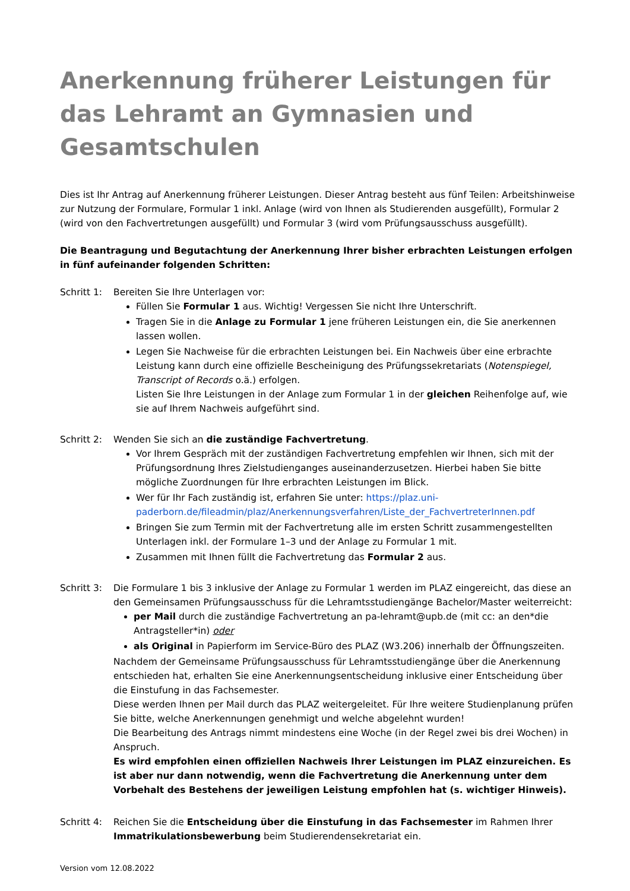Anerkennung früherer Leistungen für das Lehramt an Gymnasien und Gesamtschulen
Dies ist Ihr Antrag auf Anerkennung früherer Leistungen. Dieser Antrag besteht aus fünf Teilen: Arbeitshinweise zur Nutzung der Formulare, Formular 1 inkl. Anlage (wird von Ihnen als Studierenden ausgefüllt), Formular 2 (wird von den Fachvertretungen ausgefüllt) und Formular 3 (wird vom Prüfungsausschuss ausgefüllt).
Die Beantragung und Begutachtung der Anerkennung Ihrer bisher erbrachten Leistungen erfolgen in fünf aufeinander folgenden Schritten:
Schritt 1:
Bereiten Sie Ihre Unterlagen vor:
Füllen Sie Formular 1 aus. Wichtig! Vergessen Sie nicht Ihre Unterschrift.
Tragen Sie in die Anlage zu Formular 1 jene früheren Leistungen ein, die Sie anerkennen lassen wollen.
Legen Sie Nachweise für die erbrachten Leistungen bei. Ein Nachweis über eine erbrachte Leistung kann durch eine offizielle Bescheinigung des Prüfungssekretariats (Notenspiegel, Transcript of Records o.ä.) erfolgen.
Listen Sie Ihre Leistungen in der Anlage zum Formular 1 in der gleichen Reihenfolge auf, wie sie auf Ihrem Nachweis aufgeführt sind.
Schritt 2:
Wenden Sie sich an die zuständige Fachvertretung.
Vor Ihrem Gespräch mit der zuständigen Fachvertretung empfehlen wir Ihnen, sich mit der Prüfungsordnung Ihres Zielstudienganges auseinanderzusetzen. Hierbei haben Sie bitte mögliche Zuordnungen für Ihre erbrachten Leistungen im Blick.
Wer für Ihr Fach zuständig ist, erfahren Sie unter: https://plaz.uni-paderborn.de/fileadmin/plaz/Anerkennungsverfahren/Liste_der_FachvertreterInnen.pdf
Bringen Sie zum Termin mit der Fachvertretung alle im ersten Schritt zusammengestellten Unterlagen inkl. der Formulare 1–3 und der Anlage zu Formular 1 mit.
Zusammen mit Ihnen füllt die Fachvertretung das Formular 2 aus.
Schritt 3:
Die Formulare 1 bis 3 inklusive der Anlage zu Formular 1 werden im PLAZ eingereicht, das diese an den Gemeinsamen Prüfungsausschuss für die Lehramtsstudiengänge Bachelor/Master weiterreicht:
per Mail durch die zuständige Fachvertretung an pa-lehramt@upb.de (mit cc: an den*die Antragsteller*in) oder
als Original in Papierform im Service-Büro des PLAZ (W3.206) innerhalb der Öffnungszeiten.
Nachdem der Gemeinsame Prüfungsausschuss für Lehramtsstudiengänge über die Anerkennung entschieden hat, erhalten Sie eine Anerkennungsentscheidung inklusive einer Entscheidung über die Einstufung in das Fachsemester.
Diese werden Ihnen per Mail durch das PLAZ weitergeleitet. Für Ihre weitere Studienplanung prüfen Sie bitte, welche Anerkennungen genehmigt und welche abgelehnt wurden!
Die Bearbeitung des Antrags nimmt mindestens eine Woche (in der Regel zwei bis drei Wochen) in Anspruch.
Es wird empfohlen einen offiziellen Nachweis Ihrer Leistungen im PLAZ einzureichen. Es ist aber nur dann notwendig, wenn die Fachvertretung die Anerkennung unter dem Vorbehalt des Bestehens der jeweiligen Leistung empfohlen hat (s. wichtiger Hinweis).
Schritt 4:
Reichen Sie die Entscheidung über die Einstufung in das Fachsemester im Rahmen Ihrer Immatrikulationsbewerbung beim Studierendensekretariat ein.
Version vom 12.08.2022